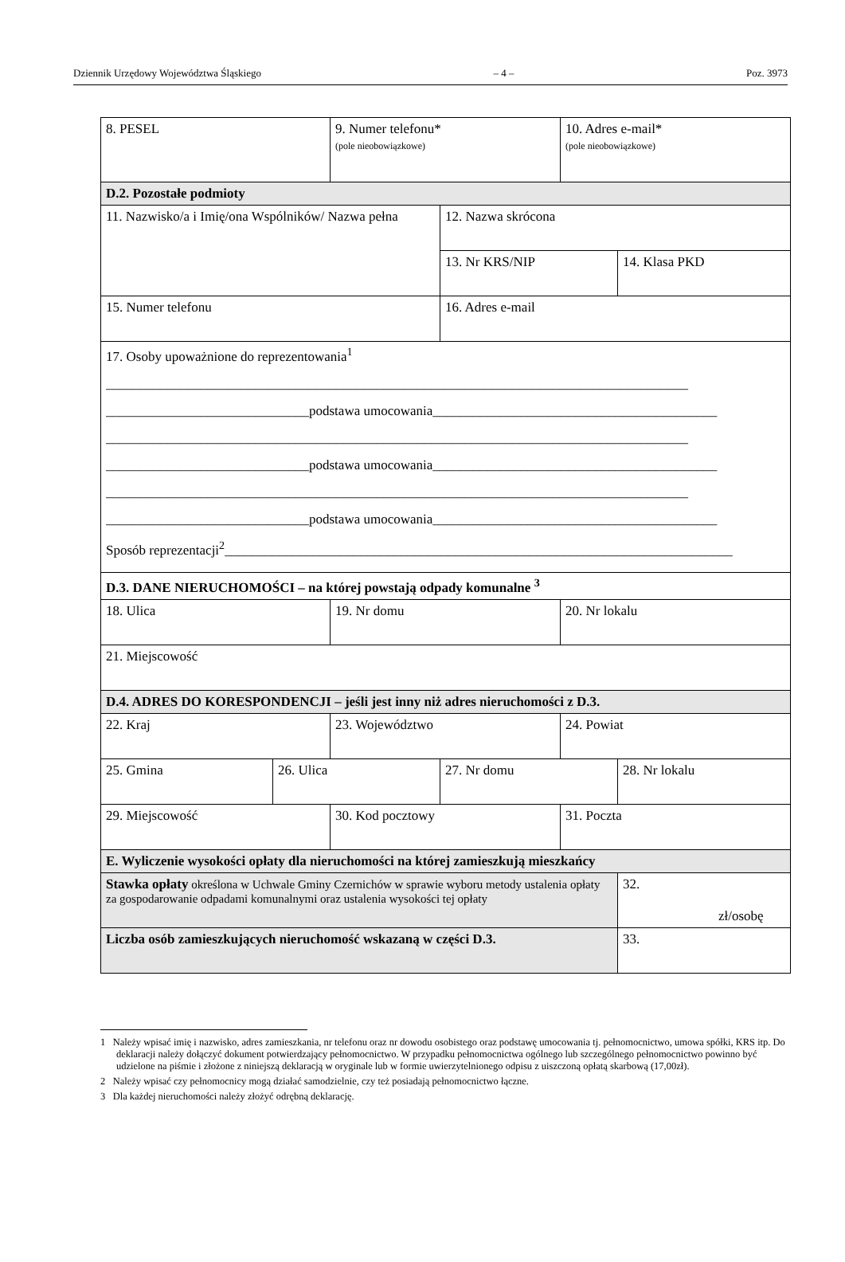Dziennik Urzędowy Województwa Śląskiego – 4 – Poz. 3973
| 8. PESEL | | 9. Numer telefonu* (pole nieobowiązkowe) | | 10. Adres e-mail* (pole nieobowiązkowe) | |
| D.2. Pozostałe podmioty | | | | | |
| 11. Nazwisko/a i Imię/ona Wspólników/ Nazwa pełna | | | 12. Nazwa skrócona | | |
| | | | 13. Nr KRS/NIP | | 14. Klasa PKD |
| 15. Numer telefonu | | | 16. Adres e-mail | | |
| 17. Osoby upoważnione do reprezentowania<sup>1</sup> ______________________________________________________________________________________ ______________________________podstawa umocowania__________________________________________ ______________________________________________________________________________________ ______________________________podstawa umocowania__________________________________________ ______________________________________________________________________________________ ______________________________podstawa umocowania__________________________________________ Sposób reprezentacji<sup>2</sup>___________________________________________________________________________ | | | | | |
| D.3. DANE NIERUCHOMOŚCI – na której powstają odpady komunalne <sup>3</sup> | | | | | |
| 18. Ulica | | 19. Nr domu | | 20. Nr lokalu | |
| 21. Miejscowość | | | | | |
| D.4. ADRES DO KORESPONDENCJI – jeśli jest inny niż adres nieruchomości z D.3. | | | | | |
| 22. Kraj | | 23. Województwo | | 24. Powiat | |
| 25. Gmina | 26. Ulica | | 27. Nr domu | | 28. Nr lokalu |
| 29. Miejscowość | | 30. Kod pocztowy | | 31. Poczta | |
| E. Wyliczenie wysokości opłaty dla nieruchomości na której zamieszkują mieszkańcy | | | | | |
| Stawka opłaty określona w Uchwale Gminy Czernichów w sprawie wyboru metody ustalenia opłaty za gospodarowanie odpadami komunalnymi oraz ustalenia wysokości tej opłaty | | | | | 32. zł/osobę |
| Liczba osób zamieszkujących nieruchomość wskazaną w części D.3. | | | | | 33. |
1 Należy wpisać imię i nazwisko, adres zamieszkania, nr telefonu oraz nr dowodu osobistego oraz podstawę umocowania tj. pełnomocnictwo, umowa spółki, KRS itp. Do deklaracji należy dołączyć dokument potwierdzający pełnomocnictwo. W przypadku pełnomocnictwa ogólnego lub szczególnego pełnomocnictwo powinno być udzielone na piśmie i złożone z niniejszą deklaracją w oryginale lub w formie uwierzytelnionego odpisu z uiszczoną opłatą skarbową (17,00zł).
2 Należy wpisać czy pełnomocnicy mogą działać samodzielnie, czy też posiadają pełnomocnictwo łączne.
3 Dla każdej nieruchomości należy złożyć odrębną deklarację.